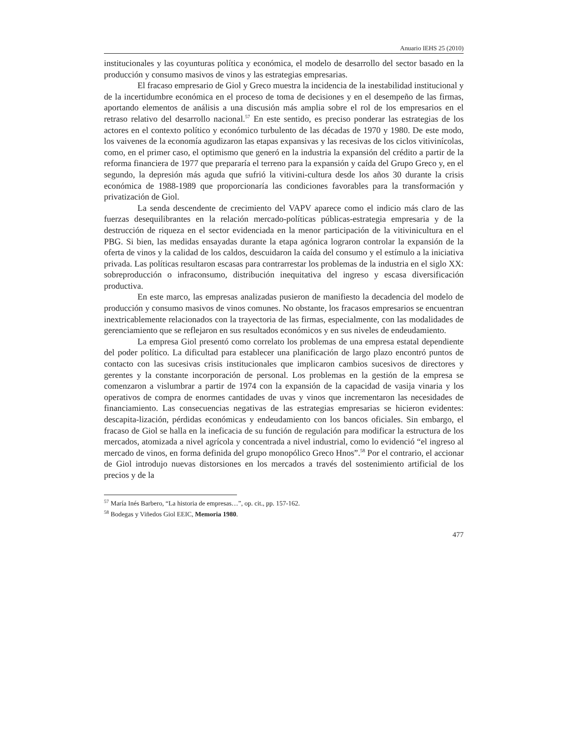Anuario IEHS 25 (2010)
institucionales y las coyunturas política y económica, el modelo de desarrollo del sector basado en la producción y consumo masivos de vinos y las estrategias empresarias.
El fracaso empresario de Giol y Greco muestra la incidencia de la inestabilidad institucional y de la incertidumbre económica en el proceso de toma de decisiones y en el desempeño de las firmas, aportando elementos de análisis a una discusión más amplia sobre el rol de los empresarios en el retraso relativo del desarrollo nacional.<sup>57</sup> En este sentido, es preciso ponderar las estrategias de los actores en el contexto político y económico turbulento de las décadas de 1970 y 1980. De este modo, los vaivenes de la economía agudizaron las etapas expansivas y las recesivas de los ciclos vitivinícolas, como, en el primer caso, el optimismo que generó en la industria la expansión del crédito a partir de la reforma financiera de 1977 que prepararía el terreno para la expansión y caída del Grupo Greco y, en el segundo, la depresión más aguda que sufrió la vitivini-cultura desde los años 30 durante la crisis económica de 1988-1989 que proporcionaría las condiciones favorables para la transformación y privatización de Giol.
La senda descendente de crecimiento del VAPV aparece como el indicio más claro de las fuerzas desequilibrantes en la relación mercado-políticas públicas-estrategia empresaria y de la destrucción de riqueza en el sector evidenciada en la menor participación de la vitivinicultura en el PBG. Si bien, las medidas ensayadas durante la etapa agónica lograron controlar la expansión de la oferta de vinos y la calidad de los caldos, descuidaron la caída del consumo y el estímulo a la iniciativa privada. Las políticas resultaron escasas para contrarrestar los problemas de la industria en el siglo XX: sobreproducción o infraconsumo, distribución inequitativa del ingreso y escasa diversificación productiva.
En este marco, las empresas analizadas pusieron de manifiesto la decadencia del modelo de producción y consumo masivos de vinos comunes. No obstante, los fracasos empresarios se encuentran inextricablemente relacionados con la trayectoria de las firmas, especialmente, con las modalidades de gerenciamiento que se reflejaron en sus resultados económicos y en sus niveles de endeudamiento.
La empresa Giol presentó como correlato los problemas de una empresa estatal dependiente del poder político. La dificultad para establecer una planificación de largo plazo encontró puntos de contacto con las sucesivas crisis institucionales que implicaron cambios sucesivos de directores y gerentes y la constante incorporación de personal. Los problemas en la gestión de la empresa se comenzaron a vislumbrar a partir de 1974 con la expansión de la capacidad de vasija vinaria y los operativos de compra de enormes cantidades de uvas y vinos que incrementaron las necesidades de financiamiento. Las consecuencias negativas de las estrategias empresarias se hicieron evidentes: descapita-lización, pérdidas económicas y endeudamiento con los bancos oficiales. Sin embargo, el fracaso de Giol se halla en la ineficacia de su función de regulación para modificar la estructura de los mercados, atomizada a nivel agrícola y concentrada a nivel industrial, como lo evidenció “el ingreso al mercado de vinos, en forma definida del grupo monopólico Greco Hnos”.<sup>58</sup> Por el contrario, el accionar de Giol introdujo nuevas distorsiones en los mercados a través del sostenimiento artificial de los precios y de la
<sup>57</sup> María Inés Barbero, “La historia de empresas…”, op. cit., pp. 157-162.
<sup>58</sup> Bodegas y Viñedos Giol EEIC, Memoria 1980.
477